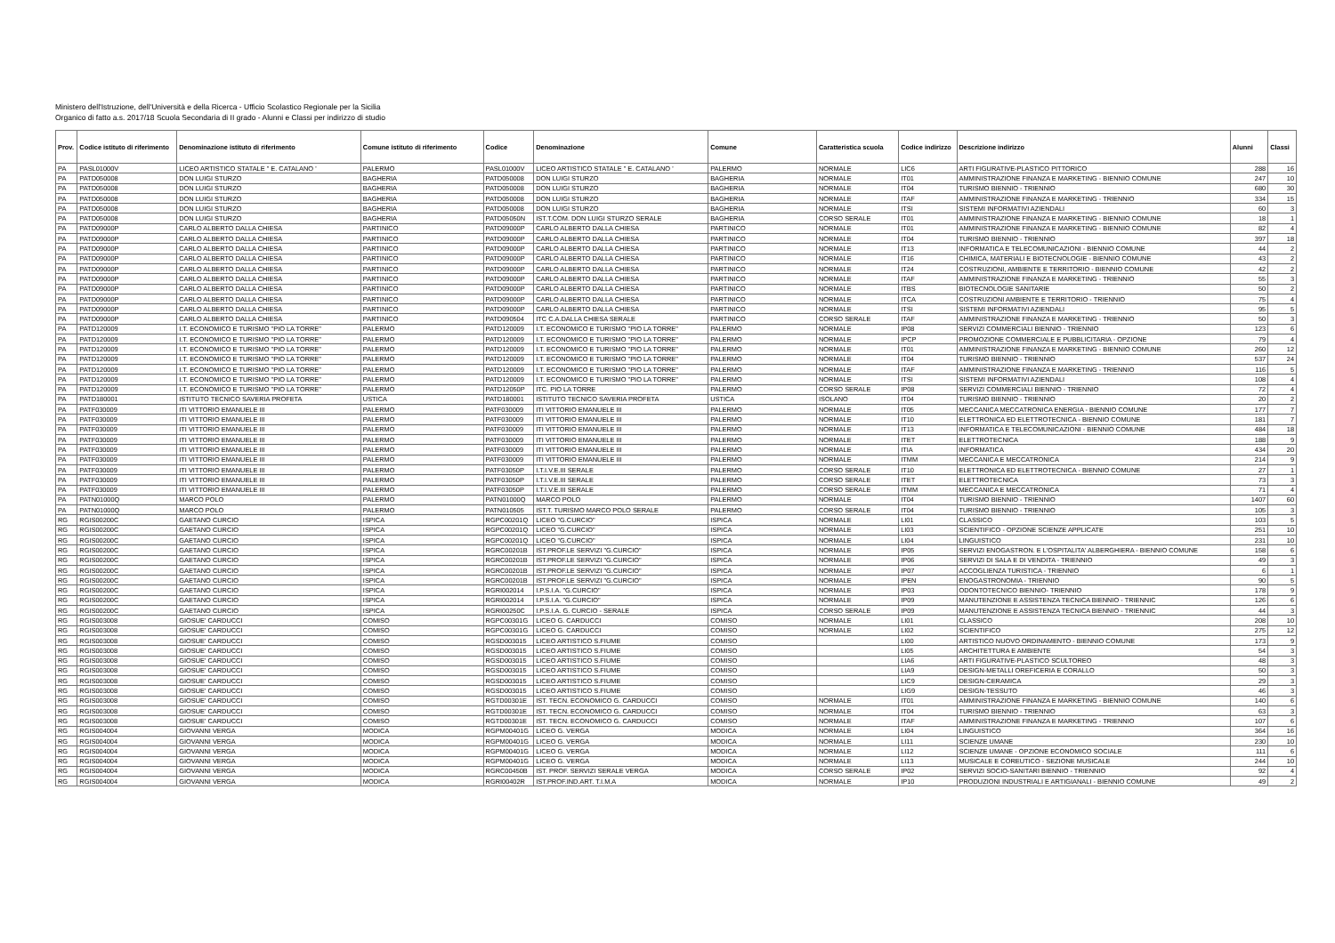Ministero dell'Istruzione, dell'Università e della Ricerca - Ufficio Scolastico Regionale per la Sicilia
Organico di fatto a.s. 2017/18 Scuola Secondaria di II grado - Alunni e Classi per indirizzo di studio
| Prov. | Codice istituto di riferimento | Denominazione istituto di riferimento | Comune istituto di riferimento | Codice | Denominazione | Comune | Caratteristica scuola | Codice indirizzo | Descrizione indirizzo | Alunni | Classi |
| --- | --- | --- | --- | --- | --- | --- | --- | --- | --- | --- | --- |
| PA | PASL01000V | LICEO ARTISTICO STATALE " E. CATALANO ' | PALERMO | PASL01000V | LICEO ARTISTICO STATALE " E. CATALANO ' | PALERMO | NORMALE | LIC6 | ARTI FIGURATIVE-PLASTICO PITTORICO | 288 | 16 |
| PA | PATD050008 | DON LUIGI STURZO | BAGHERIA | PATD050008 | DON LUIGI STURZO | BAGHERIA | NORMALE | IT01 | AMMINISTRAZIONE FINANZA E MARKETING - BIENNIO COMUNE | 247 | 10 |
| PA | PATD050008 | DON LUIGI STURZO | BAGHERIA | PATD050008 | DON LUIGI STURZO | BAGHERIA | NORMALE | IT04 | TURISMO BIENNIO - TRIENNIO | 680 | 30 |
| PA | PATD050008 | DON LUIGI STURZO | BAGHERIA | PATD050008 | DON LUIGI STURZO | BAGHERIA | NORMALE | ITAF | AMMINISTRAZIONE FINANZA E MARKETING - TRIENNIO | 334 | 15 |
| PA | PATD050008 | DON LUIGI STURZO | BAGHERIA | PATD050008 | DON LUIGI STURZO | BAGHERIA | NORMALE | ITSI | SISTEMI INFORMATIVI AZIENDALI | 60 | 3 |
| PA | PATD050008 | DON LUIGI STURZO | BAGHERIA | PATD05050N | IST.T.COM. DON LUIGI STURZO SERALE | BAGHERIA | CORSO SERALE | IT01 | AMMINISTRAZIONE FINANZA E MARKETING - BIENNIO COMUNE | 18 | 1 |
| PA | PATD09000P | CARLO ALBERTO DALLA CHIESA | PARTINICO | PATD09000P | CARLO ALBERTO DALLA CHIESA | PARTINICO | NORMALE | IT01 | AMMINISTRAZIONE FINANZA E MARKETING - BIENNIO COMUNE | 82 | 4 |
| PA | PATD09000P | CARLO ALBERTO DALLA CHIESA | PARTINICO | PATD09000P | CARLO ALBERTO DALLA CHIESA | PARTINICO | NORMALE | IT04 | TURISMO BIENNIO - TRIENNIO | 397 | 18 |
| PA | PATD09000P | CARLO ALBERTO DALLA CHIESA | PARTINICO | PATD09000P | CARLO ALBERTO DALLA CHIESA | PARTINICO | NORMALE | IT13 | INFORMATICA E TELECOMUNICAZIONI - BIENNIO COMUNE | 44 | 2 |
| PA | PATD09000P | CARLO ALBERTO DALLA CHIESA | PARTINICO | PATD09000P | CARLO ALBERTO DALLA CHIESA | PARTINICO | NORMALE | IT16 | CHIMICA, MATERIALI E BIOTECNOLOGIE - BIENNIO COMUNE | 43 | 2 |
| PA | PATD09000P | CARLO ALBERTO DALLA CHIESA | PARTINICO | PATD09000P | CARLO ALBERTO DALLA CHIESA | PARTINICO | NORMALE | IT24 | COSTRUZIONI, AMBIENTE E TERRITORIO - BIENNIO COMUNE | 42 | 2 |
| PA | PATD09000P | CARLO ALBERTO DALLA CHIESA | PARTINICO | PATD09000P | CARLO ALBERTO DALLA CHIESA | PARTINICO | NORMALE | ITAF | AMMINISTRAZIONE FINANZA E MARKETING - TRIENNIO | 55 | 3 |
| PA | PATD09000P | CARLO ALBERTO DALLA CHIESA | PARTINICO | PATD09000P | CARLO ALBERTO DALLA CHIESA | PARTINICO | NORMALE | ITBS | BIOTECNOLOGIE SANITARIE | 50 | 2 |
| PA | PATD09000P | CARLO ALBERTO DALLA CHIESA | PARTINICO | PATD09000P | CARLO ALBERTO DALLA CHIESA | PARTINICO | NORMALE | ITCA | COSTRUZIONI AMBIENTE E TERRITORIO - TRIENNIO | 75 | 4 |
| PA | PATD09000P | CARLO ALBERTO DALLA CHIESA | PARTINICO | PATD09000P | CARLO ALBERTO DALLA CHIESA | PARTINICO | NORMALE | ITSI | SISTEMI INFORMATIVI AZIENDALI | 95 | 5 |
| PA | PATD09000P | CARLO ALBERTO DALLA CHIESA | PARTINICO | PATD090504 | ITC C.A.DALLA CHIESA SERALE | PARTINICO | CORSO SERALE | ITAF | AMMINISTRAZIONE FINANZA E MARKETING - TRIENNIO | 50 | 3 |
| PA | PATD120009 | I.T. ECONOMICO E TURISMO "PIO LA TORRE" | PALERMO | PATD120009 | I.T. ECONOMICO E TURISMO "PIO LA TORRE" | PALERMO | NORMALE | IP08 | SERVIZI COMMERCIALI BIENNIO - TRIENNIO | 123 | 6 |
| PA | PATD120009 | I.T. ECONOMICO E TURISMO "PIO LA TORRE" | PALERMO | PATD120009 | I.T. ECONOMICO E TURISMO "PIO LA TORRE" | PALERMO | NORMALE | IPCP | PROMOZIONE COMMERCIALE E PUBBLICITARIA - OPZIONE | 79 | 4 |
| PA | PATD120009 | I.T. ECONOMICO E TURISMO "PIO LA TORRE" | PALERMO | PATD120009 | I.T. ECONOMICO E TURISMO "PIO LA TORRE" | PALERMO | NORMALE | IT01 | AMMINISTRAZIONE FINANZA E MARKETING - BIENNIO COMUNE | 260 | 12 |
| PA | PATD120009 | I.T. ECONOMICO E TURISMO "PIO LA TORRE" | PALERMO | PATD120009 | I.T. ECONOMICO E TURISMO "PIO LA TORRE" | PALERMO | NORMALE | IT04 | TURISMO BIENNIO - TRIENNIO | 537 | 24 |
| PA | PATD120009 | I.T. ECONOMICO E TURISMO "PIO LA TORRE" | PALERMO | PATD120009 | I.T. ECONOMICO E TURISMO "PIO LA TORRE" | PALERMO | NORMALE | ITAF | AMMINISTRAZIONE FINANZA E MARKETING - TRIENNIO | 116 | 5 |
| PA | PATD120009 | I.T. ECONOMICO E TURISMO "PIO LA TORRE" | PALERMO | PATD120009 | I.T. ECONOMICO E TURISMO "PIO LA TORRE" | PALERMO | NORMALE | ITSI | SISTEMI INFORMATIVI AZIENDALI | 108 | 4 |
| PA | PATD120009 | I.T. ECONOMICO E TURISMO "PIO LA TORRE" | PALERMO | PATD12050P | ITC. PIO LA TORRE | PALERMO | CORSO SERALE | IP08 | SERVIZI COMMERCIALI BIENNIO - TRIENNIO | 72 | 4 |
| PA | PATD180001 | ISTITUTO TECNICO SAVERIA PROFETA | USTICA | PATD180001 | ISTITUTO TECNICO SAVERIA PROFETA | USTICA | ISOLANO | IT04 | TURISMO BIENNIO - TRIENNIO | 20 | 2 |
| PA | PATF030009 | ITI VITTORIO EMANUELE III | PALERMO | PATF030009 | ITI VITTORIO EMANUELE III | PALERMO | NORMALE | IT05 | MECCANICA MECCATRONICA ENERGIA - BIENNIO COMUNE | 177 | 7 |
| PA | PATF030009 | ITI VITTORIO EMANUELE III | PALERMO | PATF030009 | ITI VITTORIO EMANUELE III | PALERMO | NORMALE | IT10 | ELETTRONICA ED ELETTROTECNICA - BIENNIO COMUNE | 181 | 7 |
| PA | PATF030009 | ITI VITTORIO EMANUELE III | PALERMO | PATF030009 | ITI VITTORIO EMANUELE III | PALERMO | NORMALE | IT13 | INFORMATICA E TELECOMUNICAZIONI - BIENNIO COMUNE | 484 | 18 |
| PA | PATF030009 | ITI VITTORIO EMANUELE III | PALERMO | PATF030009 | ITI VITTORIO EMANUELE III | PALERMO | NORMALE | ITET | ELETTROTECNICA | 188 | 9 |
| PA | PATF030009 | ITI VITTORIO EMANUELE III | PALERMO | PATF030009 | ITI VITTORIO EMANUELE III | PALERMO | NORMALE | ITIA | INFORMATICA | 434 | 20 |
| PA | PATF030009 | ITI VITTORIO EMANUELE III | PALERMO | PATF030009 | ITI VITTORIO EMANUELE III | PALERMO | NORMALE | ITMM | MECCANICA E MECCATRONICA | 214 | 9 |
| PA | PATF030009 | ITI VITTORIO EMANUELE III | PALERMO | PATF03050P | I.T.I.V.E.III SERALE | PALERMO | CORSO SERALE | IT10 | ELETTRONICA ED ELETTROTECNICA - BIENNIO COMUNE | 27 | 1 |
| PA | PATF030009 | ITI VITTORIO EMANUELE III | PALERMO | PATF03050P | I.T.I.V.E.III SERALE | PALERMO | CORSO SERALE | ITET | ELETTROTECNICA | 73 | 3 |
| PA | PATF030009 | ITI VITTORIO EMANUELE III | PALERMO | PATF03050P | I.T.I.V.E.III SERALE | PALERMO | CORSO SERALE | ITMM | MECCANICA E MECCATRONICA | 71 | 4 |
| PA | PATN01000Q | MARCO POLO | PALERMO | PATN01000Q | MARCO POLO | PALERMO | NORMALE | IT04 | TURISMO BIENNIO - TRIENNIO | 1407 | 60 |
| PA | PATN01000Q | MARCO POLO | PALERMO | PATN010505 | IST.T. TURISMO MARCO POLO SERALE | PALERMO | CORSO SERALE | IT04 | TURISMO BIENNIO - TRIENNIO | 105 | 3 |
| RG | RGIS00200C | GAETANO CURCIO | ISPICA | RGPC00201Q | LICEO "G.CURCIO" | ISPICA | NORMALE | LI01 | CLASSICO | 103 | 5 |
| RG | RGIS00200C | GAETANO CURCIO | ISPICA | RGPC00201Q | LICEO "G.CURCIO" | ISPICA | NORMALE | LI03 | SCIENTIFICO - OPZIONE SCIENZE APPLICATE | 251 | 10 |
| RG | RGIS00200C | GAETANO CURCIO | ISPICA | RGPC00201Q | LICEO "G.CURCIO" | ISPICA | NORMALE | LI04 | LINGUISTICO | 231 | 10 |
| RG | RGIS00200C | GAETANO CURCIO | ISPICA | RGRC00201B | IST.PROF.LE SERVIZI "G.CURCIO" | ISPICA | NORMALE | IP05 | SERVIZI ENOGASTRON. E L'OSPITALITA' ALBERGHIERA - BIENNIO COMUNE | 158 | 6 |
| RG | RGIS00200C | GAETANO CURCIO | ISPICA | RGRC00201B | IST.PROF.LE SERVIZI "G.CURCIO" | ISPICA | NORMALE | IP06 | SERVIZI DI SALA E DI VENDITA - TRIENNIO | 49 | 3 |
| RG | RGIS00200C | GAETANO CURCIO | ISPICA | RGRC00201B | IST.PROF.LE SERVIZI "G.CURCIO" | ISPICA | NORMALE | IP07 | ACCOGLIENZA TURISTICA - TRIENNIO | 6 | 1 |
| RG | RGIS00200C | GAETANO CURCIO | ISPICA | RGRC00201B | IST.PROF.LE SERVIZI "G.CURCIO" | ISPICA | NORMALE | IPEN | ENOGASTRONOMIA - TRIENNIO | 90 | 5 |
| RG | RGIS00200C | GAETANO CURCIO | ISPICA | RGRI002014 | I.P.S.I.A. "G.CURCIO" | ISPICA | NORMALE | IP03 | ODONTOTECNICO BIENNIO- TRIENNIO | 178 | 9 |
| RG | RGIS00200C | GAETANO CURCIO | ISPICA | RGRI002014 | I.P.S.I.A. "G.CURCIO" | ISPICA | NORMALE | IP09 | MANUTENZIONE E ASSISTENZA TECNICA BIENNIO - TRIENNIC | 126 | 6 |
| RG | RGIS00200C | GAETANO CURCIO | ISPICA | RGRI00250C | I.P.S.I.A. G. CURCIO - SERALE | ISPICA | CORSO SERALE | IP09 | MANUTENZIONE E ASSISTENZA TECNICA BIENNIO - TRIENNIC | 44 | 3 |
| RG | RGIS003008 | GIOSUE' CARDUCCI | COMISO | RGPC00301G | LICEO G. CARDUCCI | COMISO | NORMALE | LI01 | CLASSICO | 208 | 10 |
| RG | RGIS003008 | GIOSUE' CARDUCCI | COMISO | RGPC00301G | LICEO G. CARDUCCI | COMISO | NORMALE | LI02 | SCIENTIFICO | 275 | 12 |
| RG | RGIS003008 | GIOSUE' CARDUCCI | COMISO | RGSD003015 | LICEO ARTISTICO S.FIUME | COMISO | | LI00 | ARTISTICO NUOVO ORDINAMENTO - BIENNIO COMUNE | 173 | 9 |
| RG | RGIS003008 | GIOSUE' CARDUCCI | COMISO | RGSD003015 | LICEO ARTISTICO S.FIUME | COMISO | | LI05 | ARCHITETTURA E AMBIENTE | 54 | 3 |
| RG | RGIS003008 | GIOSUE' CARDUCCI | COMISO | RGSD003015 | LICEO ARTISTICO S.FIUME | COMISO | | LIA6 | ARTI FIGURATIVE-PLASTICO SCULTOREO | 48 | 3 |
| RG | RGIS003008 | GIOSUE' CARDUCCI | COMISO | RGSD003015 | LICEO ARTISTICO S.FIUME | COMISO | | LIA9 | DESIGN-METALLI OREFICERIA E CORALLO | 50 | 3 |
| RG | RGIS003008 | GIOSUE' CARDUCCI | COMISO | RGSD003015 | LICEO ARTISTICO S.FIUME | COMISO | | LIC9 | DESIGN-CERAMICA | 29 | 3 |
| RG | RGIS003008 | GIOSUE' CARDUCCI | COMISO | RGSD003015 | LICEO ARTISTICO S.FIUME | COMISO | | LIG9 | DESIGN-TESSUTO | 46 | 3 |
| RG | RGIS003008 | GIOSUE' CARDUCCI | COMISO | RGTD00301E | IST. TECN. ECONOMICO G. CARDUCCI | COMISO | NORMALE | IT01 | AMMINISTRAZIONE FINANZA E MARKETING - BIENNIO COMUNE | 140 | 6 |
| RG | RGIS003008 | GIOSUE' CARDUCCI | COMISO | RGTD00301E | IST. TECN. ECONOMICO G. CARDUCCI | COMISO | NORMALE | IT04 | TURISMO BIENNIO - TRIENNIO | 63 | 3 |
| RG | RGIS003008 | GIOSUE' CARDUCCI | COMISO | RGTD00301E | IST. TECN. ECONOMICO G. CARDUCCI | COMISO | NORMALE | ITAF | AMMINISTRAZIONE FINANZA E MARKETING - TRIENNIO | 107 | 6 |
| RG | RGIS004004 | GIOVANNI VERGA | MODICA | RGPM00401G | LICEO G. VERGA | MODICA | NORMALE | LI04 | LINGUISTICO | 364 | 16 |
| RG | RGIS004004 | GIOVANNI VERGA | MODICA | RGPM00401G | LICEO G. VERGA | MODICA | NORMALE | LI11 | SCIENZE UMANE | 230 | 10 |
| RG | RGIS004004 | GIOVANNI VERGA | MODICA | RGPM00401G | LICEO G. VERGA | MODICA | NORMALE | LI12 | SCIENZE UMANE - OPZIONE ECONOMICO SOCIALE | 111 | 6 |
| RG | RGIS004004 | GIOVANNI VERGA | MODICA | RGPM00401G | LICEO G. VERGA | MODICA | NORMALE | LI13 | MUSICALE E COREUTICO - SEZIONE MUSICALE | 244 | 10 |
| RG | RGIS004004 | GIOVANNI VERGA | MODICA | RGRC00450B | IST. PROF. SERVIZI SERALE VERGA | MODICA | CORSO SERALE | IP02 | SERVIZI SOCIO-SANITARI BIENNIO - TRIENNIO | 92 | 4 |
| RG | RGIS004004 | GIOVANNI VERGA | MODICA | RGRI00402R | IST.PROF.IND.ART. T.I.M.A | MODICA | NORMALE | IP10 | PRODUZIONI INDUSTRIALI E ARTIGIANALI - BIENNIO COMUNE | 49 | 2 |